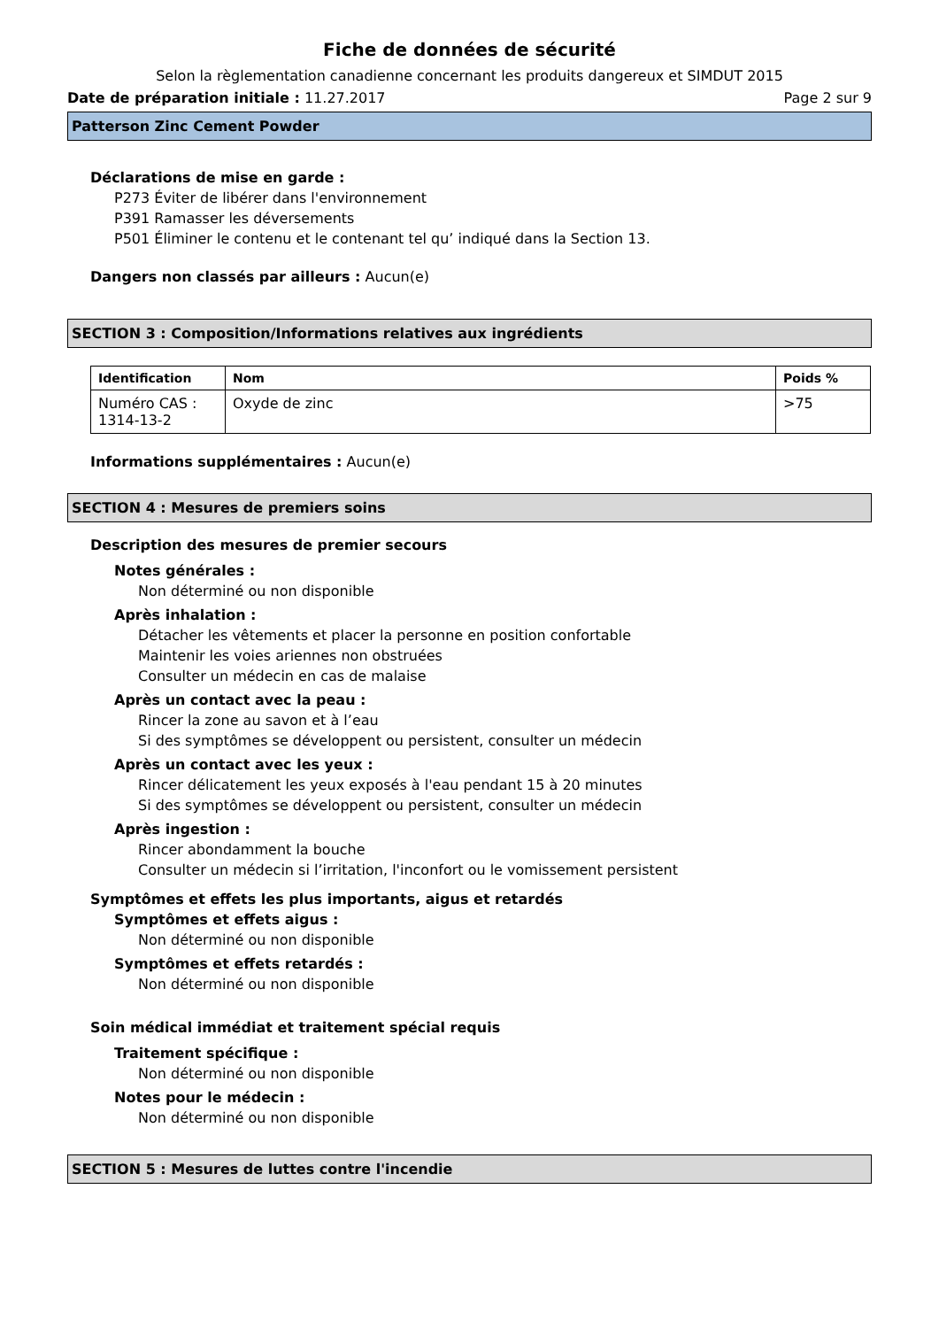Fiche de données de sécurité
Selon la règlementation canadienne concernant les produits dangereux et SIMDUT 2015
Date de préparation initiale : 11.27.2017 Page 2 sur 9
Patterson Zinc Cement Powder
Déclarations de mise en garde :
P273 Éviter de libérer dans l'environnement
P391 Ramasser les déversements
P501 Éliminer le contenu et le contenant tel qu’ indiqué dans la Section 13.
Dangers non classés par ailleurs : Aucun(e)
SECTION 3 : Composition/Informations relatives aux ingrédients
| Identification | Nom | Poids % |
| --- | --- | --- |
| Numéro CAS : 1314-13-2 | Oxyde de zinc | >75 |
Informations supplémentaires : Aucun(e)
SECTION 4 : Mesures de premiers soins
Description des mesures de premier secours
Notes générales :
Non déterminé ou non disponible
Après inhalation :
Détacher les vêtements et placer la personne en position confortable
Maintenir les voies ariennes non obstruées
Consulter un médecin en cas de malaise
Après un contact avec la peau :
Rincer la zone au savon et à l’eau
Si des symptômes se développent ou persistent, consulter un médecin
Après un contact avec les yeux :
Rincer délicatement les yeux exposés à l'eau pendant 15 à 20 minutes
Si des symptômes se développent ou persistent, consulter un médecin
Après ingestion :
Rincer abondamment la bouche
Consulter un médecin si l’irritation, l'inconfort ou le vomissement persistent
Symptômes et effets les plus importants, aigus et retardés
Symptômes et effets aigus :
Non déterminé ou non disponible
Symptômes et effets retardés :
Non déterminé ou non disponible
Soin médical immédiat et traitement spécial requis
Traitement spécifique :
Non déterminé ou non disponible
Notes pour le médecin :
Non déterminé ou non disponible
SECTION 5 : Mesures de luttes contre l'incendie